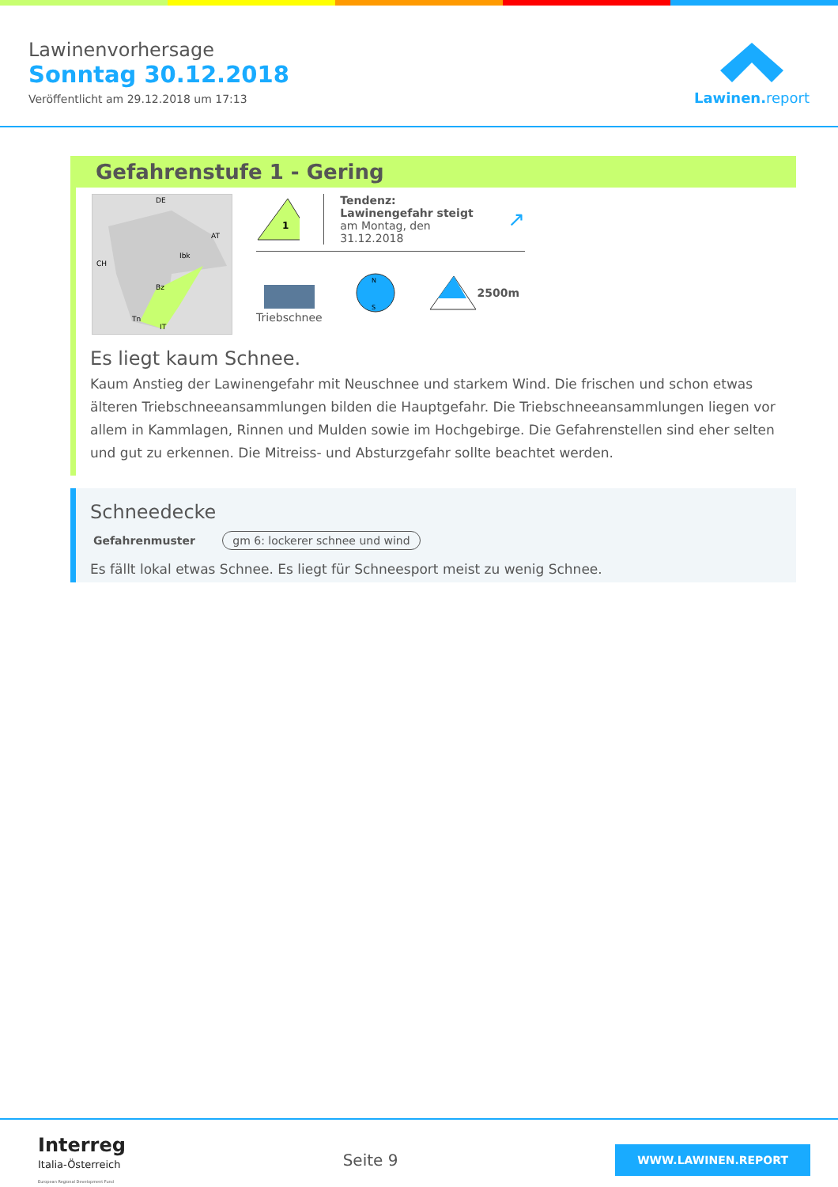Lawinenvorhersage
Sonntag 30.12.2018
Veröffentlicht am 29.12.2018 um 17:13
Lawinen.report
Gefahrenstufe 1 - Gering
Ibk
Bz
Tn
DE
AT
CH
IT
1
Tendenz: Lawinengefahr steigt
am Montag, den 31.12.2018
↗
Triebschnee
N
S
2500m
Es liegt kaum Schnee.
Kaum Anstieg der Lawinengefahr mit Neuschnee und starkem Wind. Die frischen und schon etwas älteren Triebschneeansammlungen bilden die Hauptgefahr. Die Triebschneeansammlungen liegen vor allem in Kammlagen, Rinnen und Mulden sowie im Hochgebirge. Die Gefahrenstellen sind eher selten und gut zu erkennen. Die Mitreiss- und Absturzgefahr sollte beachtet werden.
Schneedecke
Gefahrenmuster gm 6: lockerer schnee und wind
Es fällt lokal etwas Schnee. Es liegt für Schneesport meist zu wenig Schnee.
Interreg
Italia-Österreich
European Regional Development Fund
Seite 9
WWW.LAWINEN.REPORT